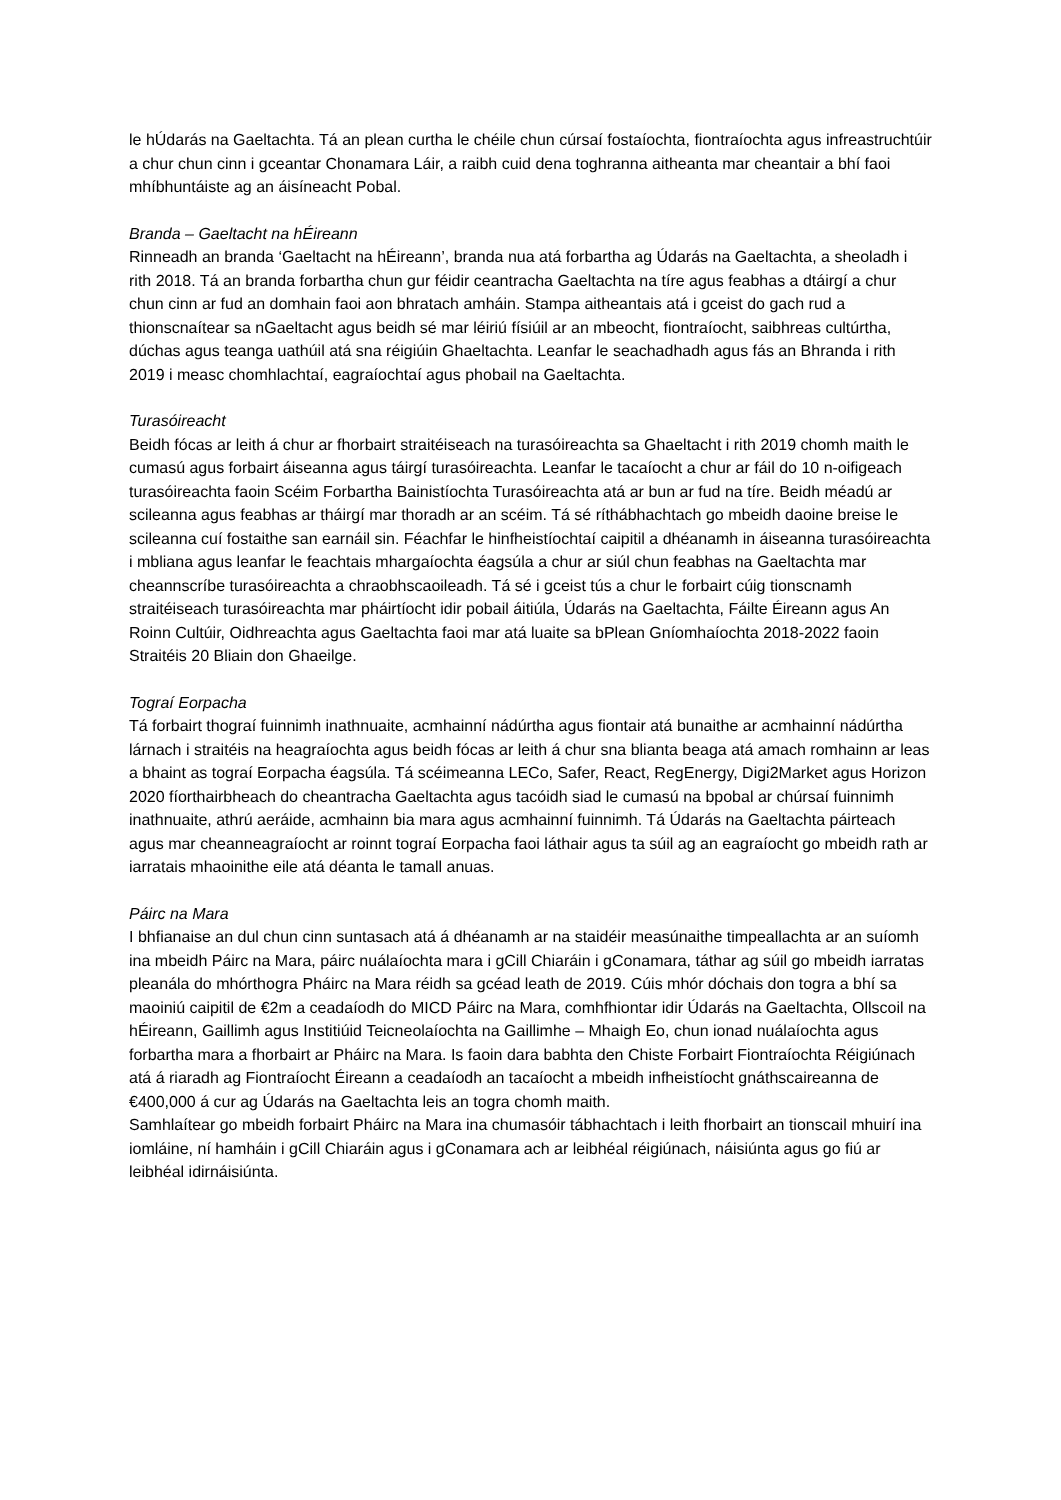le hÚdarás na Gaeltachta. Tá an plean curtha le chéile chun cúrsaí fostaíochta, fiontraíochta agus infreastruchtúir a chur chun cinn i gceantar Chonamara Láir, a raibh cuid dena toghranna aitheanta mar cheantair a bhí faoi mhíbhuntáiste ag an áisíneacht Pobal.
Branda – Gaeltacht na hÉireann
Rinneadh an branda ‘Gaeltacht na hÉireann’, branda nua atá forbartha ag Údarás na Gaeltachta, a sheoladh i rith 2018. Tá an branda forbartha chun gur féidir ceantracha Gaeltachta na tíre agus feabhas a dtáirgí a chur chun cinn ar fud an domhain faoi aon bhratach amháin. Stampa aitheantais atá i gceist do gach rud a thionscnaítear sa nGaeltacht agus beidh sé mar léiriú físiúil ar an mbeocht, fiontraíocht, saibhreas cultúrtha, dúchas agus teanga uathúil atá sna réigiúin Ghaeltachta. Leanfar le seachadhadh agus fás an Bhranda i rith 2019 i measc chomhlachtaí, eagraíochtaí agus phobail na Gaeltachta.
Turasóireacht
Beidh fócas ar leith á chur ar fhorbairt straitéiseach na turasóireachta sa Ghaeltacht i rith 2019 chomh maith le cumasú agus forbairt áiseanna agus táirgí turasóireachta. Leanfar le tacaíocht a chur ar fáil do 10 n-oifigeach turasóireachta faoin Scéim Forbartha Bainistíochta Turasóireachta atá ar bun ar fud na tíre. Beidh méadú ar scileanna agus feabhas ar tháirgí mar thoradh ar an scéim. Tá sé ríthábhachtach go mbeidh daoine breise le scileanna cuí fostaithe san earnáil sin. Féachfar le hinfheistíochtaí caipitil a dhéanamh in áiseanna turasóireachta i mbliana agus leanfar le feachtais mhargaíochta éagsúla a chur ar siúl chun feabhas na Gaeltachta mar cheannscríbe turasóireachta a chraobhscaoileadh. Tá sé i gceist tús a chur le forbairt cúig tionscnamh straitéiseach turasóireachta mar pháirtíocht idir pobail áitiúla, Údarás na Gaeltachta, Fáilte Éireann agus An Roinn Cultúir, Oidhreachta agus Gaeltachta faoi mar atá luaite sa bPlean Gníomhaíochta 2018-2022 faoin Straitéis 20 Bliain don Ghaeilge.
Tograí Eorpacha
Tá forbairt thograí fuinnimh inathnuaite, acmhainní nádúrtha agus fiontair atá bunaithe ar acmhainní nádúrtha lárnach i straitéis na heagraíochta agus beidh fócas ar leith á chur sna blianta beaga atá amach romhainn ar leas a bhaint as tograí Eorpacha éagsúla. Tá scéimeanna LECo, Safer, React, RegEnergy, Digi2Market agus Horizon 2020 fíorthairbheach do cheantracha Gaeltachta agus tacóidh siad le cumasú na bpobal ar chúrsaí fuinnimh inathnuaite, athrú aeráide, acmhainn bia mara agus acmhainní fuinnimh. Tá Údarás na Gaeltachta páirteach agus mar cheanneagraíocht ar roinnt tograí Eorpacha faoi láthair agus ta súil ag an eagraíocht go mbeidh rath ar iarratais mhaoinithe eile atá déanta le tamall anuas.
Páirc na Mara
I bhfianaise an dul chun cinn suntasach atá á dhéanamh ar na staidéir measúnaithe timpeallachta ar an suíomh ina mbeidh Páirc na Mara, páirc nuálaíochta mara i gCill Chiaráin i gConamara, táthar ag súil go mbeidh iarratas pleanála do mhórthogra Pháirc na Mara réidh sa gcéad leath de 2019. Cúis mhór dóchais don togra a bhí sa maoiniú caipitil de €2m a ceadaíodh do MICD Páirc na Mara, comhfhiontar idir Údarás na Gaeltachta, Ollscoil na hÉireann, Gaillimh agus Institiúid Teicneolaíochta na Gaillimhe – Mhaigh Eo, chun ionad nuálaíochta agus forbartha mara a fhorbairt ar Pháirc na Mara. Is faoin dara babhta den Chiste Forbairt Fiontraíochta Réigiúnach atá á riaradh ag Fiontraíocht Éireann a ceadaíodh an tacaíocht a mbeidh infheistíocht gnáthscaireanna de €400,000 á cur ag Údarás na Gaeltachta leis an togra chomh maith.
Samhlaítear go mbeidh forbairt Pháirc na Mara ina chumasóir tábhachtach i leith fhorbairt an tionscail mhuirí ina iomláine, ní hamháin i gCill Chiaráin agus i gConamara ach ar leibhéal réigiúnach, náisiúnta agus go fiú ar leibhéal idirnáisiúnta.